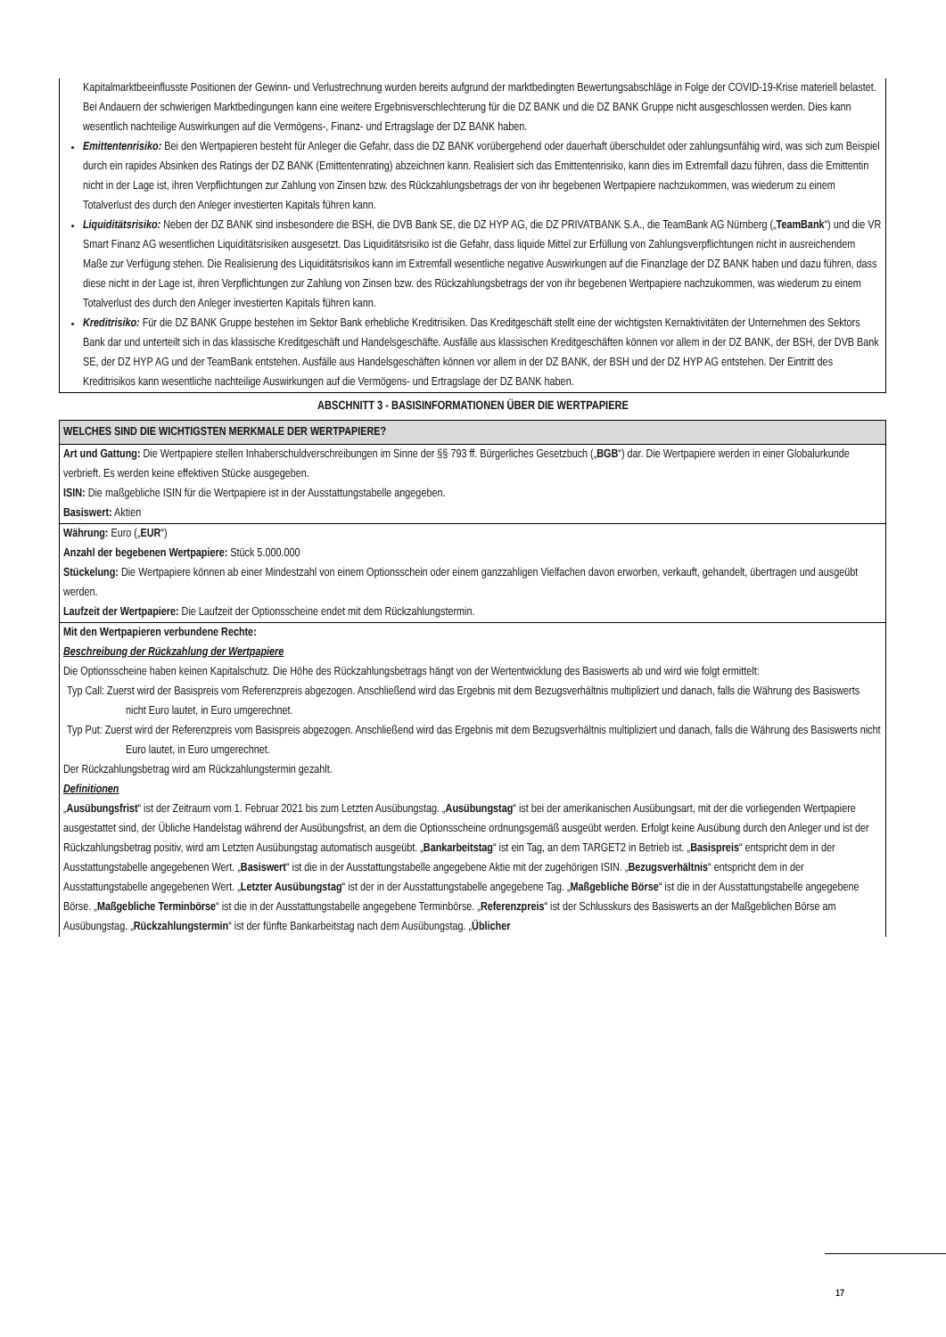Kapitalmarktbeeinflusste Positionen der Gewinn- und Verlustrechnung wurden bereits aufgrund der marktbedingten Bewertungsabschläge in Folge der COVID-19-Krise materiell belastet. Bei Andauern der schwierigen Marktbedingungen kann eine weitere Ergebnisverschlechterung für die DZ BANK und die DZ BANK Gruppe nicht ausgeschlossen werden. Dies kann wesentlich nachteilige Auswirkungen auf die Vermögens-, Finanz- und Ertragslage der DZ BANK haben.
Emittentenrisiko: Bei den Wertpapieren besteht für Anleger die Gefahr, dass die DZ BANK vorübergehend oder dauerhaft überschuldet oder zahlungsunfähig wird, was sich zum Beispiel durch ein rapides Absinken des Ratings der DZ BANK (Emittentenrating) abzeichnen kann. Realisiert sich das Emittentenrisiko, kann dies im Extremfall dazu führen, dass die Emittentin nicht in der Lage ist, ihren Verpflichtungen zur Zahlung von Zinsen bzw. des Rückzahlungsbetrags der von ihr begebenen Wertpapiere nachzukommen, was wiederum zu einem Totalverlust des durch den Anleger investierten Kapitals führen kann.
Liquiditätsrisiko: Neben der DZ BANK sind insbesondere die BSH, die DVB Bank SE, die DZ HYP AG, die DZ PRIVATBANK S.A., die TeamBank AG Nürnberg („TeamBank“) und die VR Smart Finanz AG wesentlichen Liquiditätsrisiken ausgesetzt. Das Liquiditätsrisiko ist die Gefahr, dass liquide Mittel zur Erfüllung von Zahlungsverpflichtungen nicht in ausreichendem Maße zur Verfügung stehen. Die Realisierung des Liquiditätsrisikos kann im Extremfall wesentliche negative Auswirkungen auf die Finanzlage der DZ BANK haben und dazu führen, dass diese nicht in der Lage ist, ihren Verpflichtungen zur Zahlung von Zinsen bzw. des Rückzahlungsbetrags der von ihr begebenen Wertpapiere nachzukommen, was wiederum zu einem Totalverlust des durch den Anleger investierten Kapitals führen kann.
Kreditrisiko: Für die DZ BANK Gruppe bestehen im Sektor Bank erhebliche Kreditrisiken. Das Kreditgeschäft stellt eine der wichtigsten Kernaktivitäten der Unternehmen des Sektors Bank dar und unterteilt sich in das klassische Kreditgeschäft und Handelsgeschäfte. Ausfälle aus klassischen Kreditgeschäften können vor allem in der DZ BANK, der BSH, der DVB Bank SE, der DZ HYP AG und der TeamBank entstehen. Ausfälle aus Handelsgeschäften können vor allem in der DZ BANK, der BSH und der DZ HYP AG entstehen. Der Eintritt des Kreditrisikos kann wesentliche nachteilige Auswirkungen auf die Vermögens- und Ertragslage der DZ BANK haben.
ABSCHNITT 3 - BASISINFORMATIONEN ÜBER DIE WERTPAPIERE
WELCHES SIND DIE WICHTIGSTEN MERKMALE DER WERTPAPIERE?
Art und Gattung: Die Wertpapiere stellen Inhaberschuldverschreibungen im Sinne der §§ 793 ff. Bürgerliches Gesetzbuch („BGB“) dar. Die Wertpapiere werden in einer Globalurkunde verbrieft. Es werden keine effektiven Stücke ausgegeben.
ISIN: Die maßgebliche ISIN für die Wertpapiere ist in der Ausstattungstabelle angegeben.
Basiswert: Aktien
Währung: Euro („EUR“)
Anzahl der begebenen Wertpapiere: Stück 5.000.000
Stückelung: Die Wertpapiere können ab einer Mindestzahl von einem Optionsschein oder einem ganzzahligen Vielfachen davon erworben, verkauft, gehandelt, übertragen und ausgeübt werden.
Laufzeit der Wertpapiere: Die Laufzeit der Optionsscheine endet mit dem Rückzahlungstermin.
Mit den Wertpapieren verbundene Rechte:
Beschreibung der Rückzahlung der Wertpapiere
Die Optionsscheine haben keinen Kapitalschutz. Die Höhe des Rückzahlungsbetrags hängt von der Wertentwicklung des Basiswerts ab und wird wie folgt ermittelt:
Typ Call: Zuerst wird der Basispreis vom Referenzpreis abgezogen. Anschließend wird das Ergebnis mit dem Bezugsverhältnis multipliziert und danach, falls die Währung des Basiswerts nicht Euro lautet, in Euro umgerechnet.
Typ Put: Zuerst wird der Referenzpreis vom Basispreis abgezogen. Anschließend wird das Ergebnis mit dem Bezugsverhältnis multipliziert und danach, falls die Währung des Basiswerts nicht Euro lautet, in Euro umgerechnet.
Der Rückzahlungsbetrag wird am Rückzahlungstermin gezahlt.
Definitionen
„Ausübungsfrist“ ist der Zeitraum vom 1. Februar 2021 bis zum Letzten Ausübungstag. „Ausübungstag“ ist bei der amerikanischen Ausübungsart, mit der die vorliegenden Wertpapiere ausgestattet sind, der Übliche Handelstag während der Ausübungsfrist, an dem die Optionsscheine ordnungsgemäß ausgeübt werden. Erfolgt keine Ausübung durch den Anleger und ist der Rückzahlungsbetrag positiv, wird am Letzten Ausübungstag automatisch ausgeübt. „Bankarbeitstag“ ist ein Tag, an dem TARGET2 in Betrieb ist. „Basispreis“ entspricht dem in der Ausstattungstabelle angegebenen Wert. „Basiswert“ ist die in der Ausstattungstabelle angegebene Aktie mit der zugehörigen ISIN. „Bezugsverhältnis“ entspricht dem in der Ausstattungstabelle angegebenen Wert. „Letzter Ausübungstag“ ist der in der Ausstattungstabelle angegebene Tag. „Maßgebliche Börse“ ist die in der Ausstattungstabelle angegebene Börse. „Maßgebliche Terminbörse“ ist die in der Ausstattungstabelle angegebene Terminbörse. „Referenzpreis“ ist der Schlusskurs des Basiswerts an der Maßgeblichen Börse am Ausübungstag. „Rückzahlungstermin“ ist der fünfte Bankarbeitstag nach dem Ausübungstag. „Üblicher
17